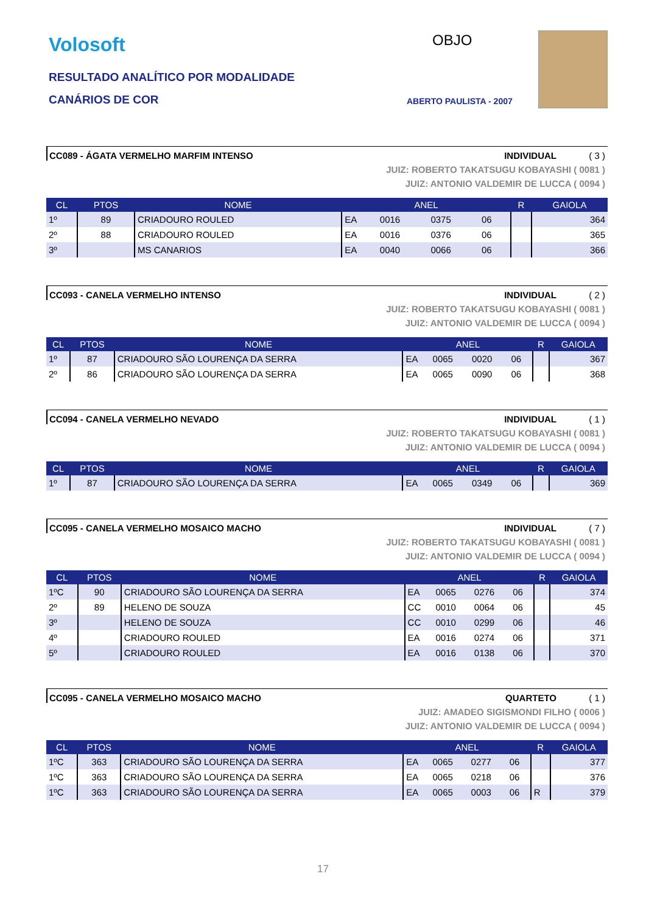Volosoft
RESULTADO ANALÍTICO POR MODALIDADE
CANÁRIOS DE COR
OBJO
ABERTO PAULISTA - 2007
CC089 - ÁGATA VERMELHO MARFIM INTENSO INDIVIDUAL ( 3 )
JUIZ: ROBERTO TAKATSUGU KOBAYASHI ( 0081 )
JUIZ: ANTONIO VALDEMIR DE LUCCA ( 0094 )
| CL | PTOS | NOME | ANEL | | | | R | GAIOLA |
| --- | --- | --- | --- | --- | --- | --- | --- | --- |
| 1º | 89 | CRIADOURO ROULED | EA | 0016 | 0375 | 06 | | 364 |
| 2º | 88 | CRIADOURO ROULED | EA | 0016 | 0376 | 06 | | 365 |
| 3º | | MS CANARIOS | EA | 0040 | 0066 | 06 | | 366 |
CC093 - CANELA VERMELHO INTENSO INDIVIDUAL ( 2 )
JUIZ: ROBERTO TAKATSUGU KOBAYASHI ( 0081 )
JUIZ: ANTONIO VALDEMIR DE LUCCA ( 0094 )
| CL | PTOS | NOME | ANEL | | | | R | GAIOLA |
| --- | --- | --- | --- | --- | --- | --- | --- | --- |
| 1º | 87 | CRIADOURO SÃO LOURENÇA DA SERRA | EA | 0065 | 0020 | 06 | | 367 |
| 2º | 86 | CRIADOURO SÃO LOURENÇA DA SERRA | EA | 0065 | 0090 | 06 | | 368 |
CC094 - CANELA VERMELHO NEVADO INDIVIDUAL ( 1 )
JUIZ: ROBERTO TAKATSUGU KOBAYASHI ( 0081 )
JUIZ: ANTONIO VALDEMIR DE LUCCA ( 0094 )
| CL | PTOS | NOME | ANEL | | | | R | GAIOLA |
| --- | --- | --- | --- | --- | --- | --- | --- | --- |
| 1º | 87 | CRIADOURO SÃO LOURENÇA DA SERRA | EA | 0065 | 0349 | 06 | | 369 |
CC095 - CANELA VERMELHO MOSAICO MACHO INDIVIDUAL ( 7 )
JUIZ: ROBERTO TAKATSUGU KOBAYASHI ( 0081 )
JUIZ: ANTONIO VALDEMIR DE LUCCA ( 0094 )
| CL | PTOS | NOME | ANEL | | | | R | GAIOLA |
| --- | --- | --- | --- | --- | --- | --- | --- | --- |
| 1ºC | 90 | CRIADOURO SÃO LOURENÇA DA SERRA | EA | 0065 | 0276 | 06 | | 374 |
| 2º | 89 | HELENO DE SOUZA | CC | 0010 | 0064 | 06 | | 45 |
| 3º | | HELENO DE SOUZA | CC | 0010 | 0299 | 06 | | 46 |
| 4º | | CRIADOURO ROULED | EA | 0016 | 0274 | 06 | | 371 |
| 5º | | CRIADOURO ROULED | EA | 0016 | 0138 | 06 | | 370 |
CC095 - CANELA VERMELHO MOSAICO MACHO QUARTETO ( 1 )
JUIZ: AMADEO SIGISMONDI FILHO ( 0006 )
JUIZ: ANTONIO VALDEMIR DE LUCCA ( 0094 )
| CL | PTOS | NOME | ANEL | | | | R | GAIOLA |
| --- | --- | --- | --- | --- | --- | --- | --- | --- |
| 1ºC | 363 | CRIADOURO SÃO LOURENÇA DA SERRA | EA | 0065 | 0277 | 06 | | 377 |
| 1ºC | 363 | CRIADOURO SÃO LOURENÇA DA SERRA | EA | 0065 | 0218 | 06 | | 376 |
| 1ºC | 363 | CRIADOURO SÃO LOURENÇA DA SERRA | EA | 0065 | 0003 | 06 | R | 379 |
17